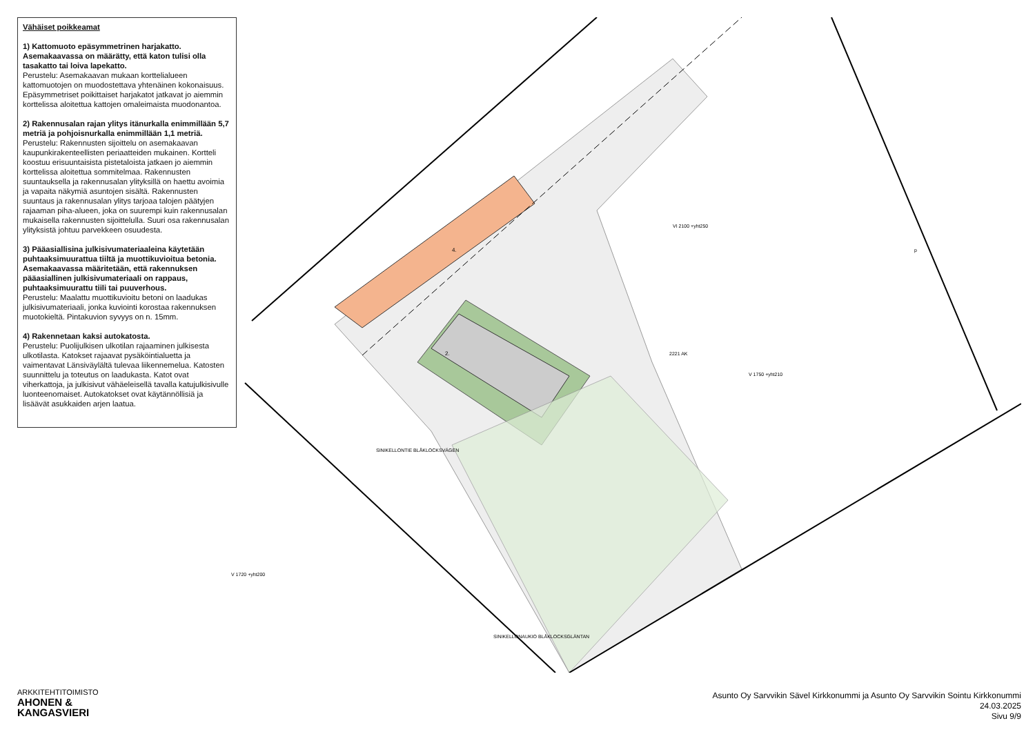p
2221 AK
VI 2100 +yht250
V 1750 +yht210
V 1720 +yht200
2.
4.
SINIKELLONTIE BLÅKLOCKSVÄGEN
SINIKELLONAUKIO BLÅKLOCKSGLÄNTAN
Vähäiset poikkeamat
1) Kattomuoto epäsymmetrinen harjakatto. Asemakaavassa on määrätty, että katon tulisi olla tasakatto tai loiva lapekatto.
Perustelu: Asemakaavan mukaan korttelialueen kattomuotojen on muodostettava yhtenäinen kokonaisuus. Epäsymmetriset poikittaiset harjakatot jatkavat jo aiemmin korttelissa aloitettua kattojen omaleimaista muodonantoa.
2) Rakennusalan rajan ylitys itänurkalla enimmillään 5,7 metriä ja pohjoisnurkalla enimmillään 1,1 metriä.
Perustelu: Rakennusten sijoittelu on asemakaavan kaupunkirakenteellisten periaatteiden mukainen. Kortteli koostuu erisuuntaisista pistetaloista jatkaen jo aiemmin korttelissa aloitettua sommitelmaa. Rakennusten suuntauksella ja rakennusalan ylityksillä on haettu avoimia ja vapaita näkymiä asuntojen sisältä. Rakennusten suuntaus ja rakennusalan ylitys tarjoaa talojen päätyjen rajaaman piha-alueen, joka on suurempi kuin rakennusalan mukaisella rakennusten sijoittelulla. Suuri osa rakennusalan ylityksistä johtuu parvekkeen osuudesta.
3) Pääasiallisina julkisivumateriaaleina käytetään puhtaaksimuurattua tiiltä ja muottikuvioitua betonia. Asemakaavassa määritetään, että rakennuksen pääasiallinen julkisivumateriaali on rappaus, puhtaaksimuurattu tiili tai puuverhous.
Perustelu: Maalattu muottikuvioitu betoni on laadukas julkisivumateriaali, jonka kuviointi korostaa rakennuksen muotokieltä. Pintakuvion syvyys on n. 15mm.
4) Rakennetaan kaksi autokatosta.
Perustelu: Puolijulkisen ulkotilan rajaaminen julkisesta ulkotilasta. Katokset rajaavat pysäköintialuetta ja vaimentavat Länsiväylältä tulevaa liikennemelua. Katosten suunnittelu ja toteutus on laadukasta. Katot ovat viherkattoja, ja julkisivut vähäeleisellä tavalla katujulkisivulle luonteenomaiset. Autokatokset ovat käytännöllisiä ja lisäävät asukkaiden arjen laatua.
ARKKITEHTITOIMISTO
AHONEN &
KANGASVIERI
Asunto Oy Sarvvikin Sävel Kirkkonummi ja Asunto Oy Sarvvikin Sointu Kirkkonummi
24.03.2025
Sivu 9/9